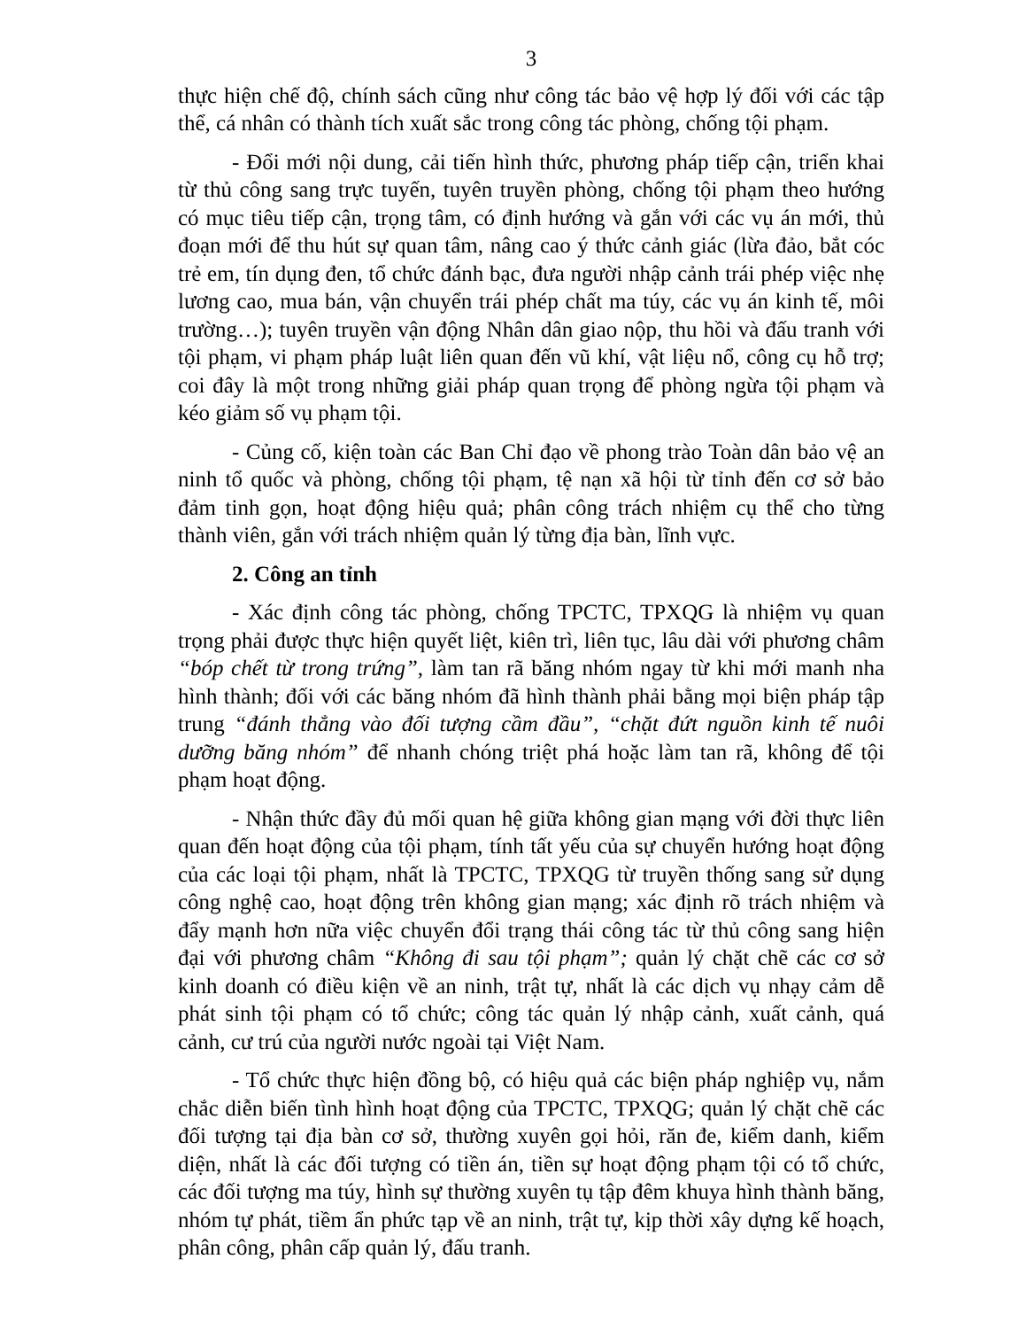3
thực hiện chế độ, chính sách cũng như công tác bảo vệ hợp lý đối với các tập thể, cá nhân có thành tích xuất sắc trong công tác phòng, chống tội phạm.
- Đổi mới nội dung, cải tiến hình thức, phương pháp tiếp cận, triển khai từ thủ công sang trực tuyến, tuyên truyền phòng, chống tội phạm theo hướng có mục tiêu tiếp cận, trọng tâm, có định hướng và gắn với các vụ án mới, thủ đoạn mới để thu hút sự quan tâm, nâng cao ý thức cảnh giác (lừa đảo, bắt cóc trẻ em, tín dụng đen, tổ chức đánh bạc, đưa người nhập cảnh trái phép việc nhẹ lương cao, mua bán, vận chuyển trái phép chất ma túy, các vụ án kinh tế, môi trường…); tuyên truyền vận động Nhân dân giao nộp, thu hồi và đấu tranh với tội phạm, vi phạm pháp luật liên quan đến vũ khí, vật liệu nổ, công cụ hỗ trợ; coi đây là một trong những giải pháp quan trọng để phòng ngừa tội phạm và kéo giảm số vụ phạm tội.
- Củng cố, kiện toàn các Ban Chỉ đạo về phong trào Toàn dân bảo vệ an ninh tổ quốc và phòng, chống tội phạm, tệ nạn xã hội từ tỉnh đến cơ sở bảo đảm tinh gọn, hoạt động hiệu quả; phân công trách nhiệm cụ thể cho từng thành viên, gắn với trách nhiệm quản lý từng địa bàn, lĩnh vực.
2. Công an tỉnh
- Xác định công tác phòng, chống TPCTC, TPXQG là nhiệm vụ quan trọng phải được thực hiện quyết liệt, kiên trì, liên tục, lâu dài với phương châm “bóp chết từ trong trứng”, làm tan rã băng nhóm ngay từ khi mới manh nha hình thành; đối với các băng nhóm đã hình thành phải bằng mọi biện pháp tập trung “đánh thẳng vào đối tượng cầm đầu”, “chặt đứt nguồn kinh tế nuôi dưỡng băng nhóm” để nhanh chóng triệt phá hoặc làm tan rã, không để tội phạm hoạt động.
- Nhận thức đầy đủ mối quan hệ giữa không gian mạng với đời thực liên quan đến hoạt động của tội phạm, tính tất yếu của sự chuyển hướng hoạt động của các loại tội phạm, nhất là TPCTC, TPXQG từ truyền thống sang sử dụng công nghệ cao, hoạt động trên không gian mạng; xác định rõ trách nhiệm và đẩy mạnh hơn nữa việc chuyển đổi trạng thái công tác từ thủ công sang hiện đại với phương châm “Không đi sau tội phạm”; quản lý chặt chẽ các cơ sở kinh doanh có điều kiện về an ninh, trật tự, nhất là các dịch vụ nhạy cảm dễ phát sinh tội phạm có tổ chức; công tác quản lý nhập cảnh, xuất cảnh, quá cảnh, cư trú của người nước ngoài tại Việt Nam.
- Tổ chức thực hiện đồng bộ, có hiệu quả các biện pháp nghiệp vụ, nắm chắc diễn biến tình hình hoạt động của TPCTC, TPXQG; quản lý chặt chẽ các đối tượng tại địa bàn cơ sở, thường xuyên gọi hỏi, răn đe, kiểm danh, kiểm diện, nhất là các đối tượng có tiền án, tiền sự hoạt động phạm tội có tổ chức, các đối tượng ma túy, hình sự thường xuyên tụ tập đêm khuya hình thành băng, nhóm tự phát, tiềm ẩn phức tạp về an ninh, trật tự, kịp thời xây dựng kế hoạch, phân công, phân cấp quản lý, đấu tranh.